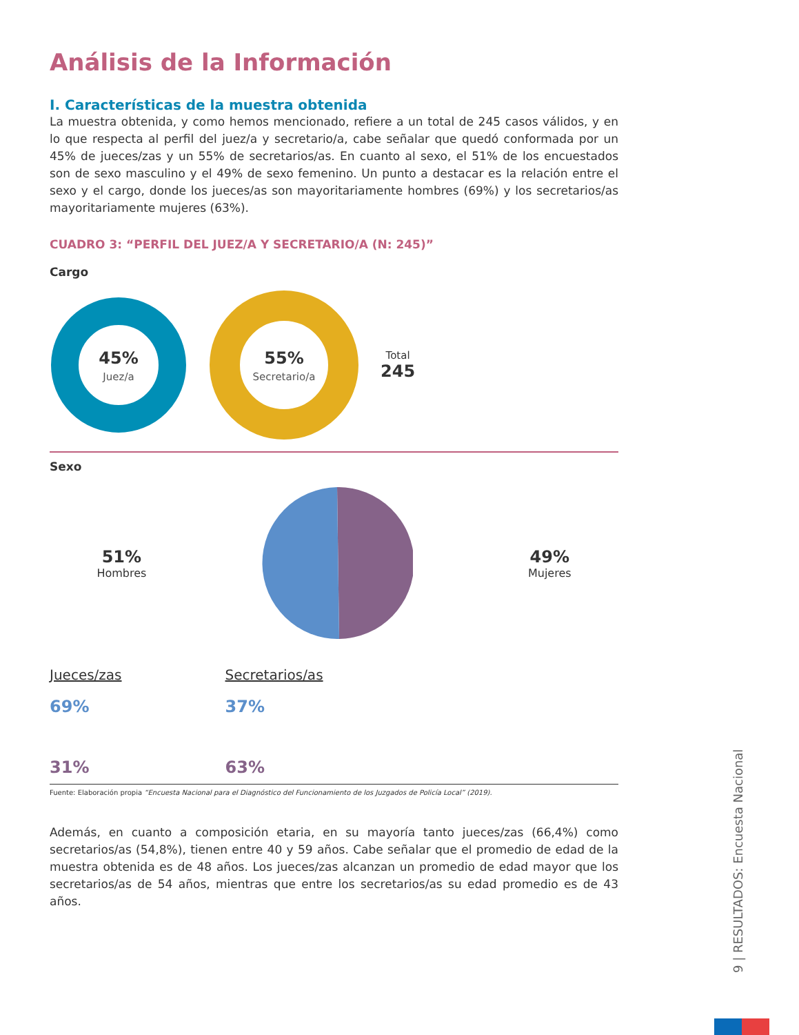Análisis de la Información
I. Características de la muestra obtenida
La muestra obtenida, y como hemos mencionado, refiere a un total de 245 casos válidos, y en lo que respecta al perfil del juez/a y secretario/a, cabe señalar que quedó conformada por un 45% de jueces/zas y un 55% de secretarios/as. En cuanto al sexo, el 51% de los encuestados son de sexo masculino y el 49% de sexo femenino. Un punto a destacar es la relación entre el sexo y el cargo, donde los jueces/as son mayoritariamente hombres (69%) y los secretarios/as mayoritariamente mujeres (63%).
CUADRO 3: “PERFIL DEL JUEZ/A Y SECRETARIO/A (N: 245)”
Cargo
45%
Juez/a
55%
Secretario/a
Total
245
Sexo
51%
Hombres
49%
Mujeres
Jueces/zas
69%
31%
Secretarios/as
37%
63%
Fuente: Elaboración propia “Encuesta Nacional para el Diagnóstico del Funcionamiento de los Juzgados de Policía Local” (2019).
Además, en cuanto a composición etaria, en su mayoría tanto jueces/zas (66,4%) como secretarios/as (54,8%), tienen entre 40 y 59 años. Cabe señalar que el promedio de edad de la muestra obtenida es de 48 años. Los jueces/zas alcanzan un promedio de edad mayor que los secretarios/as de 54 años, mientras que entre los secretarios/as su edad promedio es de 43 años.
9 | RESULTADOS: Encuesta Nacional